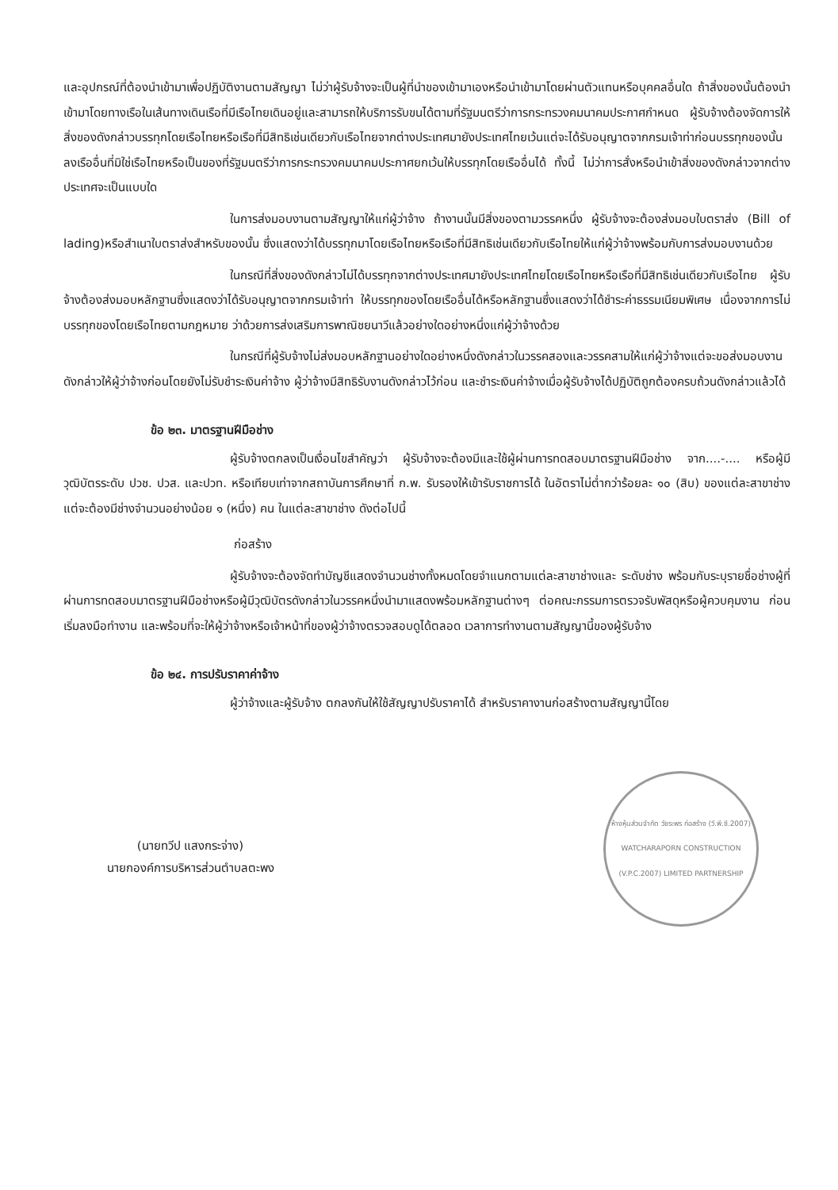และอุปกรณ์ที่ต้องนำเข้ามาเพื่อปฏิบัติงานตามสัญญา ไม่ว่าผู้รับจ้างจะเป็นผู้ที่นำของเข้ามาเองหรือนำเข้ามาโดยผ่านตัวแทนหรือบุคคลอื่นใด ถ้าสิ่งของนั้นต้องนำเข้ามาโดยทางเรือในเส้นทางเดินเรือที่มีเรือไทยเดินอยู่และสามารถให้บริการรับขนได้ตามที่รัฐมนตรีว่าการกระทรวงคมนาคมประกาศกำหนด ผู้รับจ้างต้องจัดการให้สิ่งของดังกล่าวบรรทุกโดยเรือไทยหรือเรือที่มีสิทธิเช่นเดียวกับเรือไทยจากต่างประเทศมายังประเทศไทยเว้นแต่จะได้รับอนุญาตจากกรมเจ้าท่าก่อนบรรทุกของนั้นลงเรืออื่นที่มิใช่เรือไทยหรือเป็นของที่รัฐมนตรีว่าการกระทรวงคมนาคมประกาศยกเว้นให้บรรทุกโดยเรืออื่นได้ ทั้งนี้ ไม่ว่าการสั่งหรือนำเข้าสิ่งของดังกล่าวจากต่างประเทศจะเป็นแบบใด
ในการส่งมอบงานตามสัญญาให้แก่ผู้ว่าจ้าง ถ้างานนั้นมีสิ่งของตามวรรคหนึ่ง ผู้รับจ้างจะต้องส่งมอบใบตราส่ง (Bill of lading)หรือสำเนาใบตราส่งสำหรับของนั้น ซึ่งแสดงว่าได้บรรทุกมาโดยเรือไทยหรือเรือที่มีสิทธิเช่นเดียวกับเรือไทยให้แก่ผู้ว่าจ้างพร้อมกับการส่งมอบงานด้วย
ในกรณีที่สิ่งของดังกล่าวไม่ได้บรรทุกจากต่างประเทศมายังประเทศไทยโดยเรือไทยหรือเรือที่มีสิทธิเช่นเดียวกับเรือไทย ผู้รับจ้างต้องส่งมอบหลักฐานซึ่งแสดงว่าได้รับอนุญาตจากกรมเจ้าท่า ให้บรรทุกของโดยเรืออื่นได้หรือหลักฐานซึ่งแสดงว่าได้ชำระค่าธรรมเนียมพิเศษ เนื่องจากการไม่บรรทุกของโดยเรือไทยตามกฎหมาย ว่าด้วยการส่งเสริมการพาณิชยนาวีแล้วอย่างใดอย่างหนึ่งแก่ผู้ว่าจ้างด้วย
ในกรณีที่ผู้รับจ้างไม่ส่งมอบหลักฐานอย่างใดอย่างหนึ่งดังกล่าวในวรรคสองและวรรคสามให้แก่ผู้ว่าจ้างแต่จะขอส่งมอบงานดังกล่าวให้ผู้ว่าจ้างก่อนโดยยังไม่รับชำระเงินค่าจ้าง ผู้ว่าจ้างมีสิทธิรับงานดังกล่าวไว้ก่อน และชำระเงินค่าจ้างเมื่อผู้รับจ้างได้ปฏิบัติถูกต้องครบถ้วนดังกล่าวแล้วได้
ข้อ ๒๓. มาตรฐานฝีมือช่าง
ผู้รับจ้างตกลงเป็นเงื่อนไขสำคัญว่า ผู้รับจ้างจะต้องมีและใช้ผู้ผ่านการทดสอบมาตรฐานฝีมือช่าง จาก....-.... หรือผู้มีวุฒิบัตรระดับ ปวช. ปวส. และปวท. หรือเทียบเท่าจากสถาบันการศึกษาที่ ก.พ. รับรองให้เข้ารับราชการได้ ในอัตราไม่ต่ำกว่าร้อยละ ๑๐ (สิบ) ของแต่ละสาขาช่าง แต่จะต้องมีช่างจำนวนอย่างน้อย ๑ (หนึ่ง) คน ในแต่ละสาขาช่าง ดังต่อไปนี้
ก่อสร้าง
ผู้รับจ้างจะต้องจัดทำบัญชีแสดงจำนวนช่างทั้งหมดโดยจำแนกตามแต่ละสาขาช่างและ ระดับช่าง พร้อมกับระบุรายชื่อช่างผู้ที่ผ่านการทดสอบมาตรฐานฝีมือช่างหรือผู้มีวุฒิบัตรดังกล่าวในวรรคหนึ่งนำมาแสดงพร้อมหลักฐานต่างๆ ต่อคณะกรรมการตรวจรับพัสดุหรือผู้ควบคุมงาน ก่อนเริ่มลงมือทำงาน และพร้อมที่จะให้ผู้ว่าจ้างหรือเจ้าหน้าที่ของผู้ว่าจ้างตรวจสอบดูได้ตลอด เวลาการทำงานตามสัญญานี้ของผู้รับจ้าง
ข้อ ๒๔. การปรับราคาค่าจ้าง
ผู้ว่าจ้างและผู้รับจ้าง ตกลงกันให้ใช้สัญญาปรับราคาได้ สำหรับราคางานก่อสร้างตามสัญญานี้โดย
(นายทวีป แสงกระจ่าง)
นายกองค์การบริหารส่วนตำบลตะพง
ห้างหุ้นส่วนจำกัด วัชระพร ก่อสร้าง (วี.พี.ซี.2007)
WATCHARAPORN CONSTRUCTION (V.P.C.2007) LIMITED PARTNERSHIP